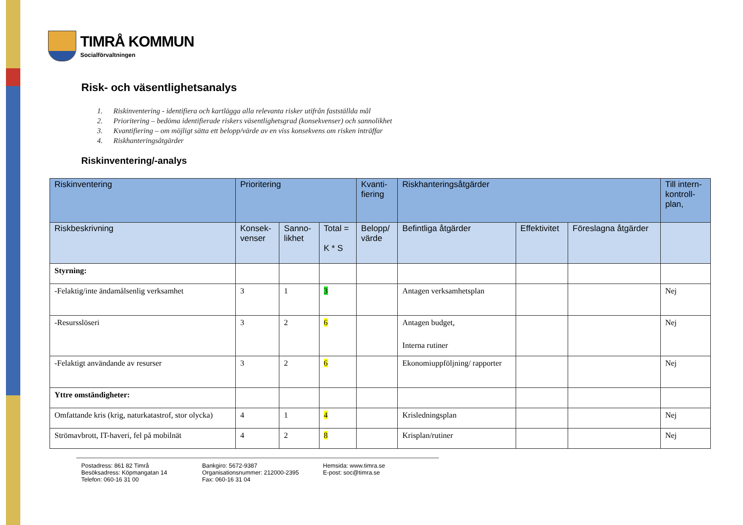TIMRÅ KOMMUN
Socialförvaltningen
Risk- och väsentlighetsanalys
1. Riskinventering - identifiera och kartlägga alla relevanta risker utifrån fastställda mål
2. Prioritering – bedöma identifierade riskers väsentlighetsgrad (konsekvenser) och sannolikhet
3. Kvantifiering – om möjligt sätta ett belopp/värde av en viss konsekvens om risken inträffar
4. Riskhanteringsåtgärder
Riskinventering/-analys
| Riskinventering | Prioritering | | | Kvanti- fiering | Riskhanteringsåtgärder | | | Till intern- kontroll- plan, |
| --- | --- | --- | --- | --- | --- | --- | --- | --- |
| Riskbeskrivning | Konsek- venser | Sanno- likhet | Total = K * S | Belopp/ värde | Befintliga åtgärder | Effektivitet | Föreslagna åtgärder | |
| Styrning: | | | | | | | | |
| -Felaktig/inte ändamålsenlig verksamhet | 3 | 1 | 3 | | Antagen verksamhetsplan | | | Nej |
| -Resursslöseri | 3 | 2 | 6 | | Antagen budget, Interna rutiner | | | Nej |
| -Felaktigt användande av resurser | 3 | 2 | 6 | | Ekonomiuppföljning/ rapporter | | | Nej |
| Yttre omständigheter: | | | | | | | | |
| Omfattande kris (krig, naturkatastrof, stor olycka) | 4 | 1 | 4 | | Krisledningsplan | | | Nej |
| Strömavbrott, IT-haveri, fel på mobilnät | 4 | 2 | 8 | | Krisplan/rutiner | | | Nej |
Postadress: 861 82 Timrå
Besöksadress: Köpmangatan 14
Telefon: 060-16 31 00
Bankgiro: 5672-9387
Organisationsnummer: 212000-2395
Fax: 060-16 31 04
Hemsida: www.timra.se
E-post: soc@timra.se